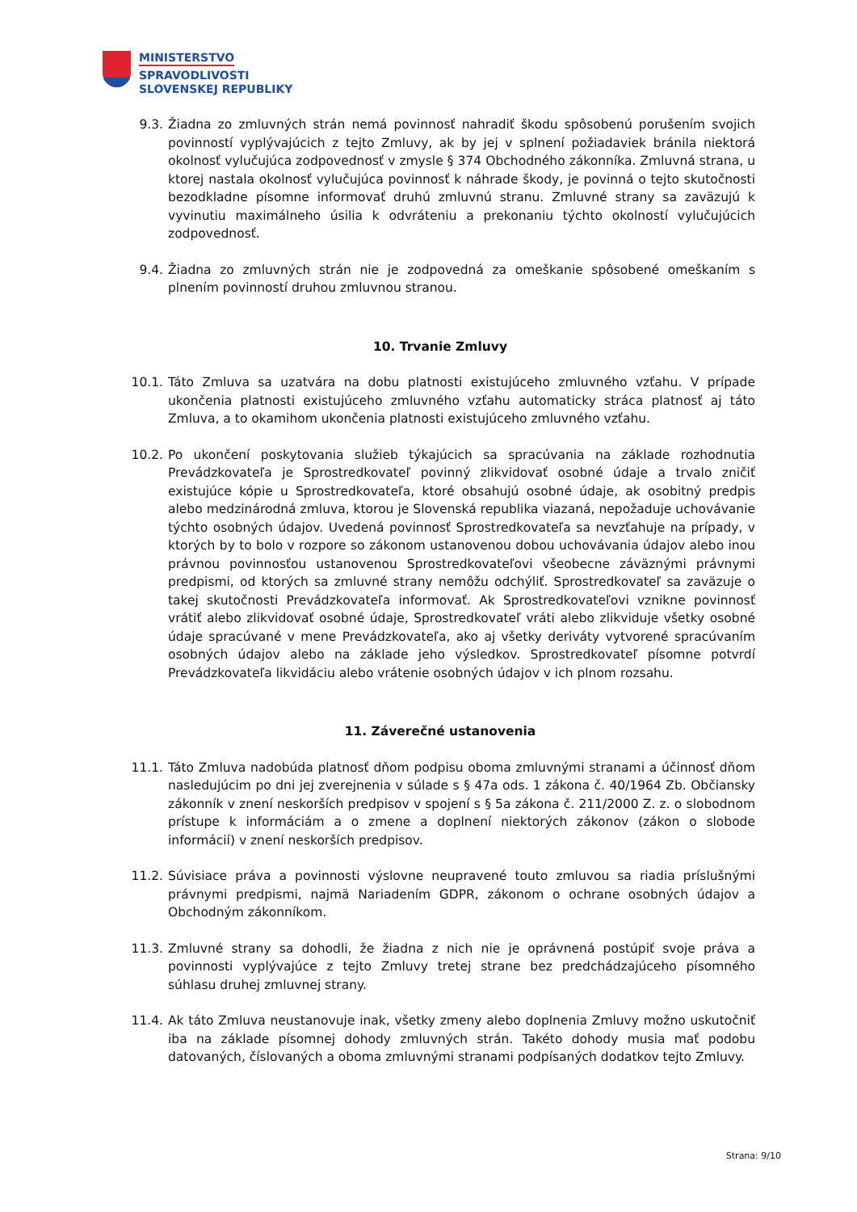MINISTERSTVO
SPRAVODLIVOSTI
SLOVENSKEJ REPUBLIKY
9.3. Žiadna zo zmluvných strán nemá povinnosť nahradiť škodu spôsobenú porušením svojich povinností vyplývajúcich z tejto Zmluvy, ak by jej v splnení požiadaviek bránila niektorá okolnosť vylučujúca zodpovednosť v zmysle § 374 Obchodného zákonníka. Zmluvná strana, u ktorej nastala okolnosť vylučujúca povinnosť k náhrade škody, je povinná o tejto skutočnosti bezodkladne písomne informovať druhú zmluvnú stranu. Zmluvné strany sa zaväzujú k vyvinutiu maximálneho úsilia k odvráteniu a prekonaniu týchto okolností vylučujúcich zodpovednosť.
9.4. Žiadna zo zmluvných strán nie je zodpovedná za omeškanie spôsobené omeškaním s plnením povinností druhou zmluvnou stranou.
10. Trvanie Zmluvy
10.1. Táto Zmluva sa uzatvára na dobu platnosti existujúceho zmluvného vzťahu. V prípade ukončenia platnosti existujúceho zmluvného vzťahu automaticky stráca platnosť aj táto Zmluva, a to okamihom ukončenia platnosti existujúceho zmluvného vzťahu.
10.2. Po ukončení poskytovania služieb týkajúcich sa spracúvania na základe rozhodnutia Prevádzkovateľa je Sprostredkovateľ povinný zlikvidovať osobné údaje a trvalo zničiť existujúce kópie u Sprostredkovateľa, ktoré obsahujú osobné údaje, ak osobitný predpis alebo medzinárodná zmluva, ktorou je Slovenská republika viazaná, nepožaduje uchovávanie týchto osobných údajov. Uvedená povinnosť Sprostredkovateľa sa nevzťahuje na prípady, v ktorých by to bolo v rozpore so zákonom ustanovenou dobou uchovávania údajov alebo inou právnou povinnosťou ustanovenou Sprostredkovateľovi všeobecne záväznými právnymi predpismi, od ktorých sa zmluvné strany nemôžu odchýliť. Sprostredkovateľ sa zaväzuje o takej skutočnosti Prevádzkovateľa informovať. Ak Sprostredkovateľovi vznikne povinnosť vrátiť alebo zlikvidovať osobné údaje, Sprostredkovateľ vráti alebo zlikviduje všetky osobné údaje spracúvané v mene Prevádzkovateľa, ako aj všetky deriváty vytvorené spracúvaním osobných údajov alebo na základe jeho výsledkov. Sprostredkovateľ písomne potvrdí Prevádzkovateľa likvidáciu alebo vrátenie osobných údajov v ich plnom rozsahu.
11. Záverečné ustanovenia
11.1. Táto Zmluva nadobúda platnosť dňom podpisu oboma zmluvnými stranami a účinnosť dňom nasledujúcim po dni jej zverejnenia v súlade s § 47a ods. 1 zákona č. 40/1964 Zb. Občiansky zákonník v znení neskorších predpisov v spojení s § 5a zákona č. 211/2000 Z. z. o slobodnom prístupe k informáciám a o zmene a doplnení niektorých zákonov (zákon o slobode informácií) v znení neskorších predpisov.
11.2. Súvisiace práva a povinnosti výslovne neupravené touto zmluvou sa riadia príslušnými právnymi predpismi, najmä Nariadením GDPR, zákonom o ochrane osobných údajov a Obchodným zákonníkom.
11.3. Zmluvné strany sa dohodli, že žiadna z nich nie je oprávnená postúpiť svoje práva a povinnosti vyplývajúce z tejto Zmluvy tretej strane bez predchádzajúceho písomného súhlasu druhej zmluvnej strany.
11.4. Ak táto Zmluva neustanovuje inak, všetky zmeny alebo doplnenia Zmluvy možno uskutočniť iba na základe písomnej dohody zmluvných strán. Takéto dohody musia mať podobu datovaných, číslovaných a oboma zmluvnými stranami podpísaných dodatkov tejto Zmluvy.
Strana: 9/10